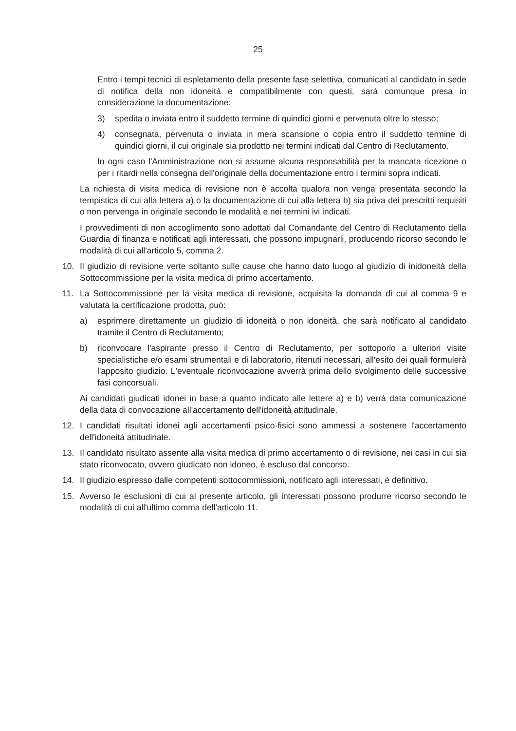25
Entro i tempi tecnici di espletamento della presente fase selettiva, comunicati al candidato in sede di notifica della non idoneità e compatibilmente con questi, sarà comunque presa in considerazione la documentazione:
3) spedita o inviata entro il suddetto termine di quindici giorni e pervenuta oltre lo stesso;
4) consegnata, pervenuta o inviata in mera scansione o copia entro il suddetto termine di quindici giorni, il cui originale sia prodotto nei termini indicati dal Centro di Reclutamento.
In ogni caso l'Amministrazione non si assume alcuna responsabilità per la mancata ricezione o per i ritardi nella consegna dell'originale della documentazione entro i termini sopra indicati.
La richiesta di visita medica di revisione non è accolta qualora non venga presentata secondo la tempistica di cui alla lettera a) o la documentazione di cui alla lettera b) sia priva dei prescritti requisiti o non pervenga in originale secondo le modalità e nei termini ivi indicati.
I provvedimenti di non accoglimento sono adottati dal Comandante del Centro di Reclutamento della Guardia di finanza e notificati agli interessati, che possono impugnarli, producendo ricorso secondo le modalità di cui all'articolo 5, comma 2.
10. Il giudizio di revisione verte soltanto sulle cause che hanno dato luogo al giudizio di inidoneità della Sottocommissione per la visita medica di primo accertamento.
11. La Sottocommissione per la visita medica di revisione, acquisita la domanda di cui al comma 9 e valutata la certificazione prodotta, può:
a) esprimere direttamente un giudizio di idoneità o non idoneità, che sarà notificato al candidato tramite il Centro di Reclutamento;
b) riconvocare l'aspirante presso il Centro di Reclutamento, per sottoporlo a ulteriori visite specialistiche e/o esami strumentali e di laboratorio, ritenuti necessari, all'esito dei quali formulerà l'apposito giudizio. L'eventuale riconvocazione avverrà prima dello svolgimento delle successive fasi concorsuali.
Ai candidati giudicati idonei in base a quanto indicato alle lettere a) e b) verrà data comunicazione della data di convocazione all'accertamento dell'idoneità attitudinale.
12. I candidati risultati idonei agli accertamenti psico-fisici sono ammessi a sostenere l'accertamento dell'idoneità attitudinale.
13. Il candidato risultato assente alla visita medica di primo accertamento o di revisione, nei casi in cui sia stato riconvocato, ovvero giudicato non idoneo, è escluso dal concorso.
14. Il giudizio espresso dalle competenti sottocommissioni, notificato agli interessati, è definitivo.
15. Avverso le esclusioni di cui al presente articolo, gli interessati possono produrre ricorso secondo le modalità di cui all'ultimo comma dell'articolo 11.